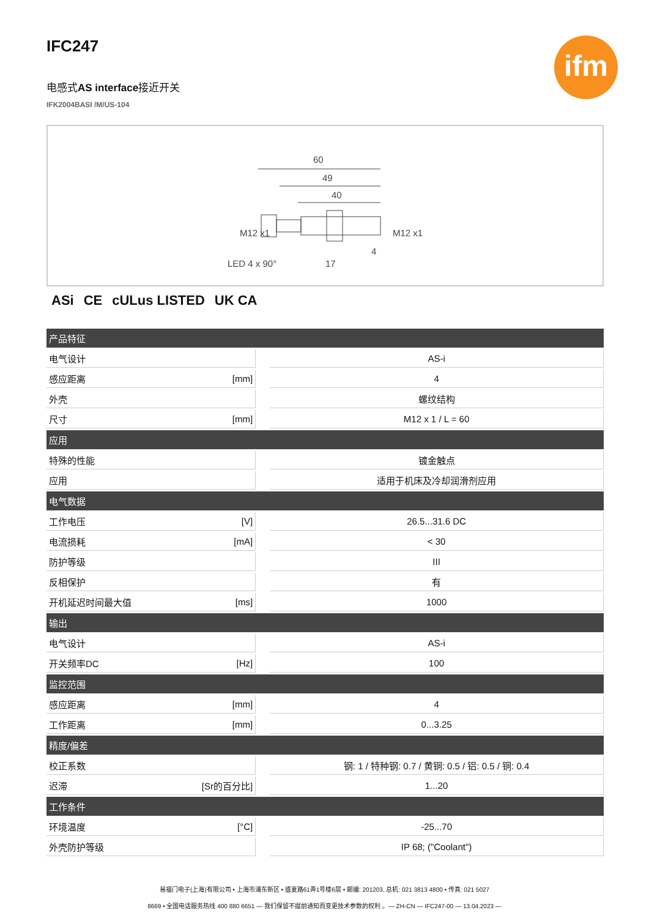ifm
IFC247
电感式AS interface接近开关
IFK2004BASI /M/US-104
60
49
40
LED 4 x 90°
17
4
M12 x1
M12 x1
ASi CE cULus LISTED UK CA
| 产品特征 | | | |
| --- | --- | --- | --- |
| 电气设计 | | | AS-i |
| 感应距离 | [mm] | | 4 |
| 外壳 | | | 螺纹结构 |
| 尺寸 | [mm] | | M12 x 1 / L = 60 |
| 应用 | | | |
| 特殊的性能 | | | 镀金触点 |
| 应用 | | | 适用于机床及冷却润滑剂应用 |
| 电气数据 | | | |
| 工作电压 | [V] | | 26.5...31.6 DC |
| 电流损耗 | [mA] | | < 30 |
| 防护等级 | | | III |
| 反相保护 | | | 有 |
| 开机延迟时间最大值 | [ms] | | 1000 |
| 输出 | | | |
| 电气设计 | | | AS-i |
| 开关频率DC | [Hz] | | 100 |
| 监控范围 | | | |
| 感应距离 | [mm] | | 4 |
| 工作距离 | [mm] | | 0...3.25 |
| 精度/偏差 | | | |
| 校正系数 | | | 钢: 1 / 特种钢: 0.7 / 黄铜: 0.5 / 铝: 0.5 / 铜: 0.4 |
| 迟滞 | [Sr的百分比] | | 1...20 |
| 工作条件 | | | |
| 环境温度 | [°C] | | -25...70 |
| 外壳防护等级 | | | IP 68; ("Coolant") |
易福门电子(上海)有限公司 • 上海市浦东新区 • 盛夏路61弄1号楼6层 • 邮编: 201203, 总机: 021 3813 4800 • 传真: 021 5027
8669 • 全国电话服务热线 400 880 6651 — 我们保留不提前通知而变更技术参数的权利 。— ZH-CN — IFC247-00 — 13.04.2023 —